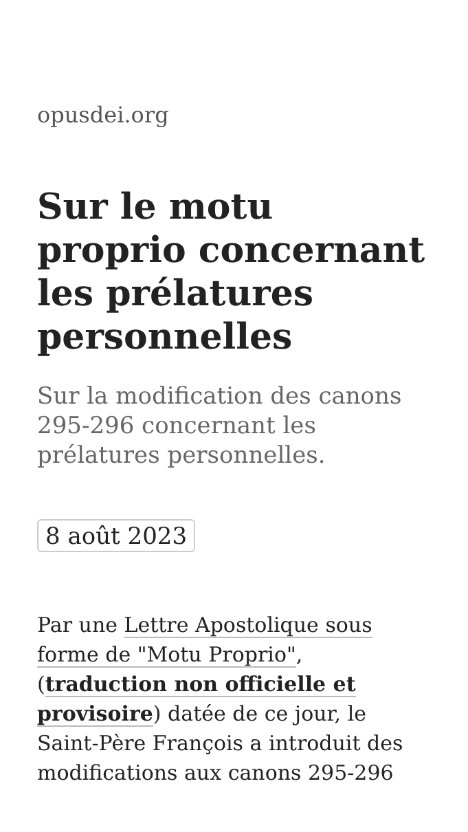opusdei.org
Sur le motu proprio concernant les prélatures personnelles
Sur la modification des canons 295-296 concernant les prélatures personnelles.
8 août 2023
Par une Lettre Apostolique sous forme de "Motu Proprio", (traduction non officielle et provisoire) datée de ce jour, le Saint-Père François a introduit des modifications aux canons 295-296